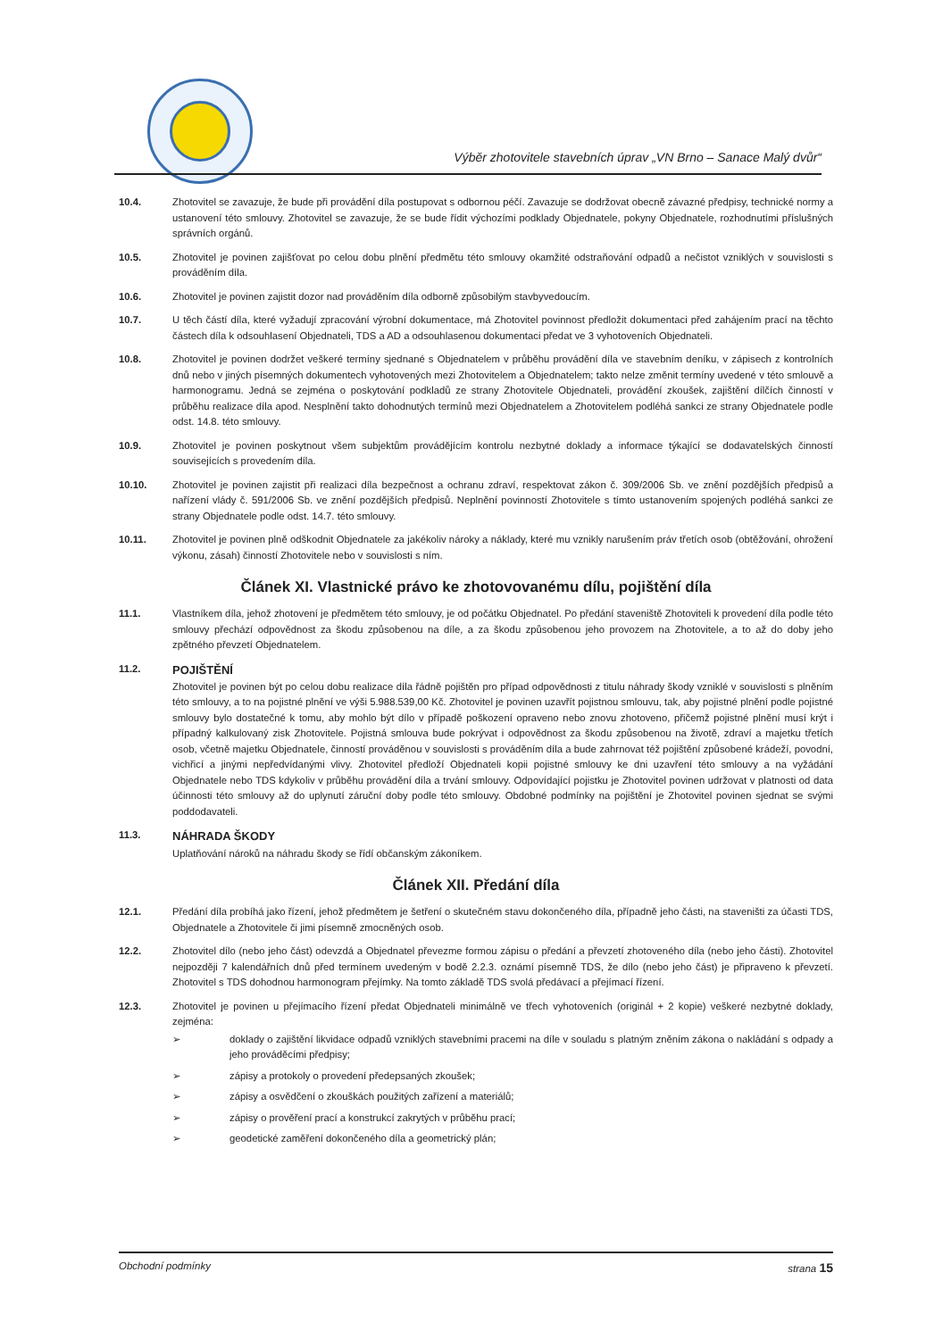Výběr zhotovitele stavebních úprav „VN Brno – Sanace Malý dvůr“
10.4. Zhotovitel se zavazuje, že bude při provádění díla postupovat s odbornou péčí. Zavazuje se dodržovat obecně závazné předpisy, technické normy a ustanovení této smlouvy. Zhotovitel se zavazuje, že se bude řídit výchozími podklady Objednatele, pokyny Objednatele, rozhodnutími příslušných správních orgánů.
10.5. Zhotovitel je povinen zajišťovat po celou dobu plnění předmětu této smlouvy okamžité odstraňování odpadů a nečistot vzniklých v souvislosti s prováděním díla.
10.6. Zhotovitel je povinen zajistit dozor nad prováděním díla odborně způsobilým stavbyvedoucím.
10.7. U těch částí díla, které vyžadují zpracování výrobní dokumentace, má Zhotovitel povinnost předložit dokumentaci před zahájením prací na těchto částech díla k odsouhlasení Objednateli, TDS a AD a odsouhlasenou dokumentaci předat ve 3 vyhotoveních Objednateli.
10.8. Zhotovitel je povinen dodržet veškeré termíny sjednané s Objednatelem v průběhu provádění díla ve stavebním deníku, v zápisech z kontrolních dnů nebo v jiných písemných dokumentech vyhotovených mezi Zhotovitelem a Objednatelem; takto nelze změnit termíny uvedené v této smlouvě a harmonogramu. Jedná se zejména o poskytování podkladů ze strany Zhotovitele Objednateli, provádění zkoušek, zajištění dílčích činností v průběhu realizace díla apod. Nesplnění takto dohodnutých termínů mezi Objednatelem a Zhotovitelem podléhá sankci ze strany Objednatele podle odst. 14.8. této smlouvy.
10.9. Zhotovitel je povinen poskytnout všem subjektům provádějícím kontrolu nezbytné doklady a informace týkající se dodavatelských činností souvisejících s provedením díla.
10.10. Zhotovitel je povinen zajistit při realizaci díla bezpečnost a ochranu zdraví, respektovat zákon č. 309/2006 Sb. ve znění pozdějších předpisů a nařízení vlády č. 591/2006 Sb. ve znění pozdějších předpisů. Neplnění povinností Zhotovitele s tímto ustanovením spojených podléhá sankci ze strany Objednatele podle odst. 14.7. této smlouvy.
10.11. Zhotovitel je povinen plně odškodnit Objednatele za jakékoliv nároky a náklady, které mu vznikly narušením práv třetích osob (obtěžování, ohrožení výkonu, zásah) činností Zhotovitele nebo v souvislosti s ním.
Článek XI. Vlastnické právo ke zhotovovanému dílu, pojištění díla
11.1. Vlastníkem díla, jehož zhotovení je předmětem této smlouvy, je od počátku Objednatel. Po předání staveniště Zhotoviteli k provedení díla podle této smlouvy přechází odpovědnost za škodu způsobenou na díle, a za škodu způsobenou jeho provozem na Zhotovitele, a to až do doby jeho zpětného převzetí Objednatelem.
11.2.
POJIŠTĚNÍ
Zhotovitel je povinen být po celou dobu realizace díla řádně pojištěn pro případ odpovědnosti z titulu náhrady škody vzniklé v souvislosti s plněním této smlouvy, a to na pojistné plnění ve výši 5.988.539,00 Kč. Zhotovitel je povinen uzavřít pojistnou smlouvu, tak, aby pojistné plnění podle pojistné smlouvy bylo dostatečné k tomu, aby mohlo být dílo v případě poškození opraveno nebo znovu zhotoveno, přičemž pojistné plnění musí krýt i případný kalkulovaný zisk Zhotovitele. Pojistná smlouva bude pokrývat i odpovědnost za škodu způsobenou na životě, zdraví a majetku třetích osob, včetně majetku Objednatele, činností prováděnou v souvislosti s prováděním díla a bude zahrnovat též pojištění způsobené krádeží, povodní, vichřicí a jinými nepředvídanými vlivy. Zhotovitel předloží Objednateli kopii pojistné smlouvy ke dni uzavření této smlouvy a na vyžádání Objednatele nebo TDS kdykoliv v průběhu provádění díla a trvání smlouvy. Odpovídající pojistku je Zhotovitel povinen udržovat v platnosti od data účinnosti této smlouvy až do uplynutí záruční doby podle této smlouvy. Obdobné podmínky na pojištění je Zhotovitel povinen sjednat se svými poddodavateli.
11.3.
NÁHRADA ŠKODY
Uplatňování nároků na náhradu škody se řídí občanským zákoníkem.
Článek XII. Předání díla
12.1. Předání díla probíhá jako řízení, jehož předmětem je šetření o skutečném stavu dokončeného díla, případně jeho části, na staveništi za účasti TDS, Objednatele a Zhotovitele či jimi písemně zmocněných osob.
12.2. Zhotovitel dílo (nebo jeho část) odevzdá a Objednatel převezme formou zápisu o předání a převzetí zhotoveného díla (nebo jeho části). Zhotovitel nejpozději 7 kalendářních dnů před termínem uvedeným v bodě 2.2.3. oznámí písemně TDS, že dílo (nebo jeho část) je připraveno k převzetí. Zhotovitel s TDS dohodnou harmonogram přejímky. Na tomto základě TDS svolá předávací a přejímací řízení.
12.3. Zhotovitel je povinen u přejímacího řízení předat Objednateli minimálně ve třech vyhotoveních (originál + 2 kopie) veškeré nezbytné doklady, zejména:
➢ doklady o zajištění likvidace odpadů vzniklých stavebními pracemi na díle v souladu s platným zněním zákona o nakládání s odpady a jeho prováděcími předpisy;
➢ zápisy a protokoly o provedení předepsaných zkoušek;
➢ zápisy a osvědčení o zkouškách použitých zařízení a materiálů;
➢ zápisy o prověření prací a konstrukcí zakrytých v průběhu prací;
➢ geodetické zaměření dokončeného díla a geometrický plán;
Obchodní podmínky strana 15